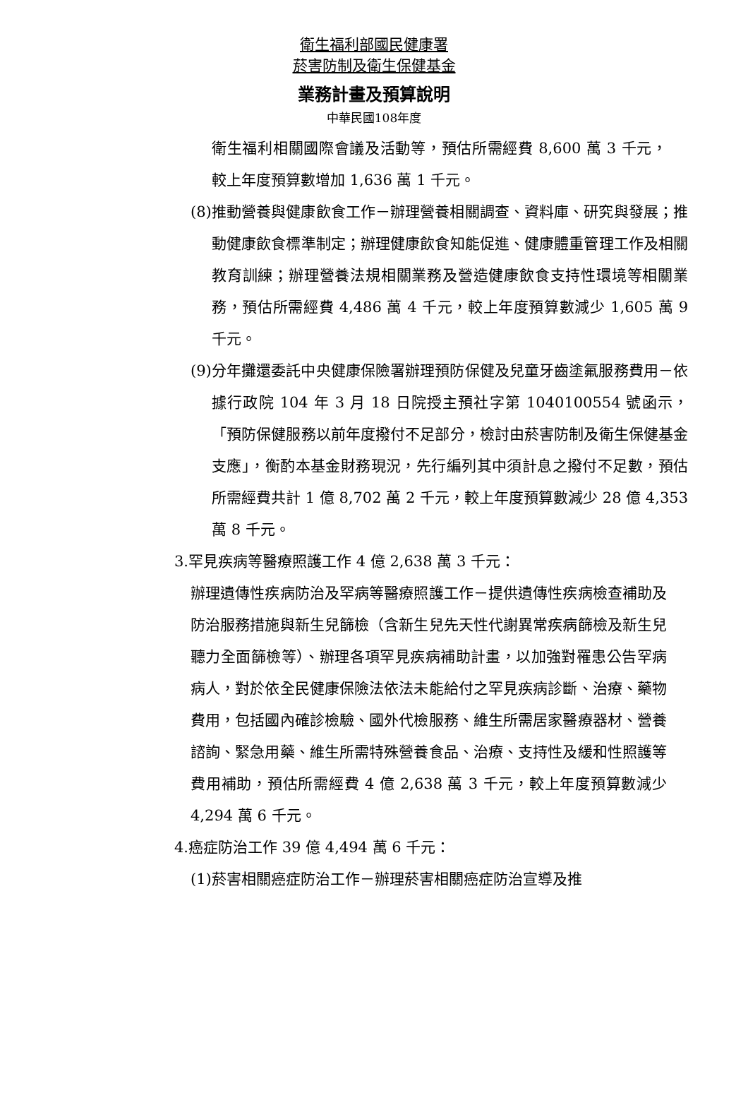衛生福利部國民健康署
菸害防制及衛生保健基金
業務計畫及預算說明
中華民國108年度
衛生福利相關國際會議及活動等，預估所需經費 8,600 萬 3 千元，較上年度預算數增加 1,636 萬 1 千元。
(8)推動營養與健康飲食工作－辦理營養相關調查、資料庫、研究與發展；推動健康飲食標準制定；辦理健康飲食知能促進、健康體重管理工作及相關教育訓練；辦理營養法規相關業務及營造健康飲食支持性環境等相關業務，預估所需經費 4,486 萬 4 千元，較上年度預算數減少 1,605 萬 9 千元。
(9)分年攤還委託中央健康保險署辦理預防保健及兒童牙齒塗氟服務費用－依據行政院 104 年 3 月 18 日院授主預社字第 1040100554 號函示，「預防保健服務以前年度撥付不足部分，檢討由菸害防制及衛生保健基金支應」，衡酌本基金財務現況，先行編列其中須計息之撥付不足數，預估所需經費共計 1 億 8,702 萬 2 千元，較上年度預算數減少 28 億 4,353 萬 8 千元。
3.罕見疾病等醫療照護工作 4 億 2,638 萬 3 千元：
辦理遺傳性疾病防治及罕病等醫療照護工作－提供遺傳性疾病檢查補助及防治服務措施與新生兒篩檢（含新生兒先天性代謝異常疾病篩檢及新生兒聽力全面篩檢等）、辦理各項罕見疾病補助計畫，以加強對罹患公告罕病病人，對於依全民健康保險法依法未能給付之罕見疾病診斷、治療、藥物費用，包括國內確診檢驗、國外代檢服務、維生所需居家醫療器材、營養諮詢、緊急用藥、維生所需特殊營養食品、治療、支持性及緩和性照護等費用補助，預估所需經費 4 億 2,638 萬 3 千元，較上年度預算數減少 4,294 萬 6 千元。
4.癌症防治工作 39 億 4,494 萬 6 千元：
(1)菸害相關癌症防治工作－辦理菸害相關癌症防治宣導及推